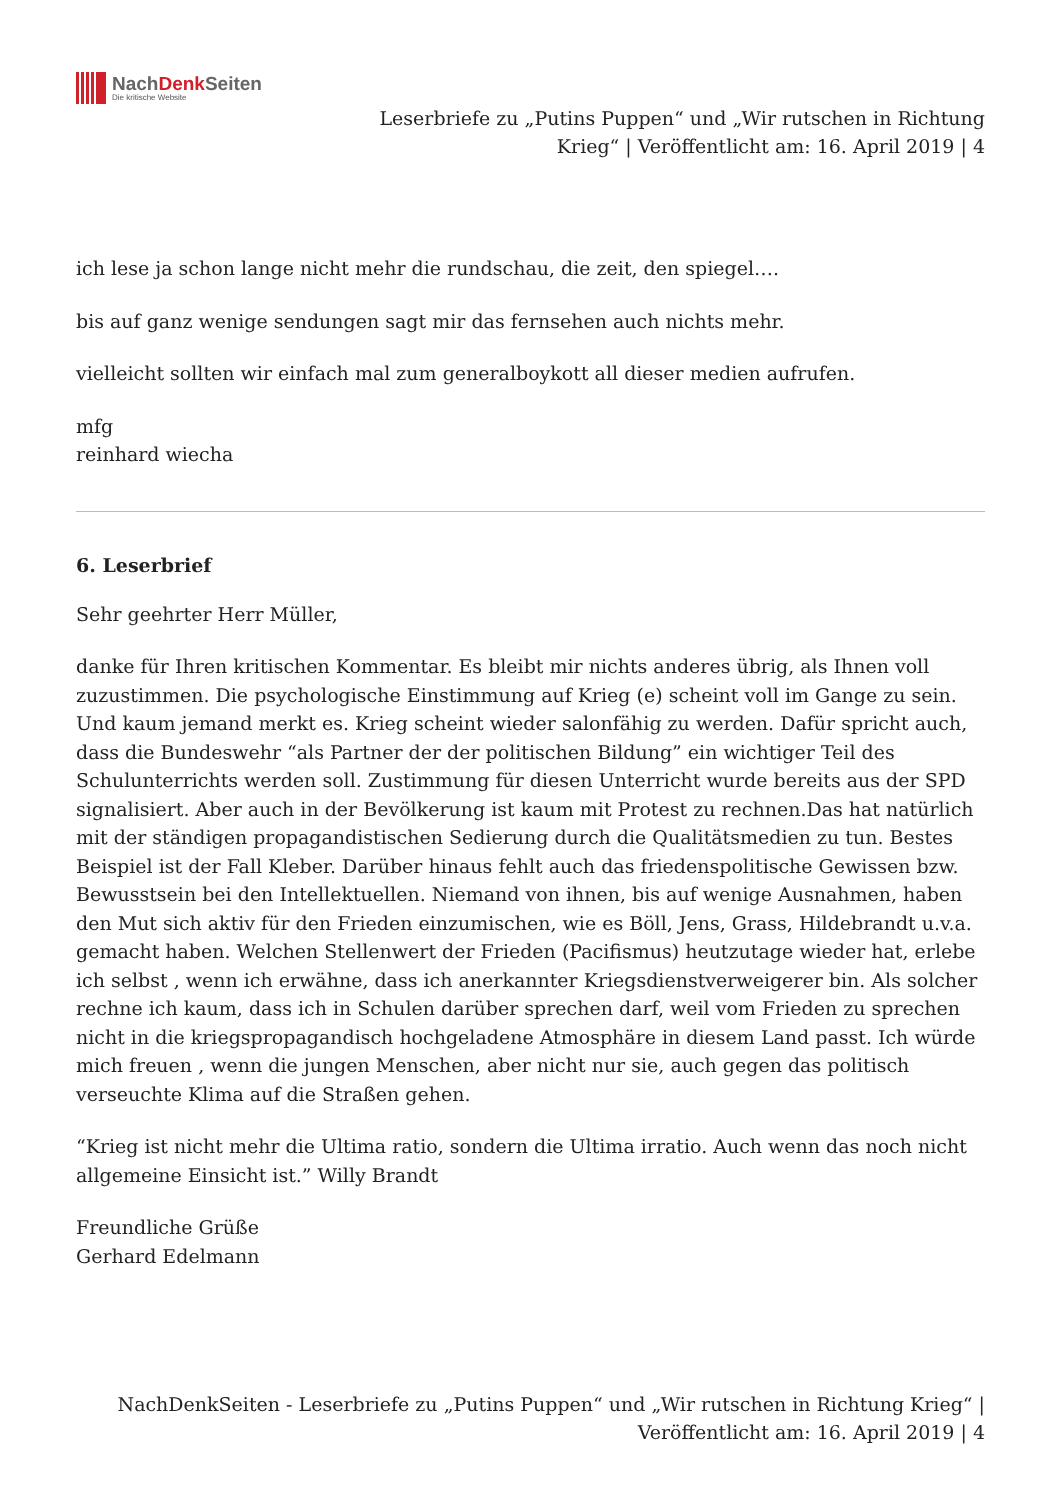NachDenk Seiten
Die kritische Website
Leserbriefe zu „Putins Puppen“ und „Wir rutschen in Richtung
Krieg“ | Veröffentlicht am: 16. April 2019 | 4
ich lese ja schon lange nicht mehr die rundschau, die zeit, den spiegel….
bis auf ganz wenige sendungen sagt mir das fernsehen auch nichts mehr.
vielleicht sollten wir einfach mal zum generalboykott all dieser medien aufrufen.
mfg
reinhard wiecha
6. Leserbrief
Sehr geehrter Herr Müller,
danke für Ihren kritischen Kommentar. Es bleibt mir nichts anderes übrig, als Ihnen voll zuzustimmen. Die psychologische Einstimmung auf Krieg (e) scheint voll im Gange zu sein. Und kaum jemand merkt es. Krieg scheint wieder salonfähig zu werden. Dafür spricht auch, dass die Bundeswehr “als Partner der der politischen Bildung” ein wichtiger Teil des Schulunterrichts werden soll. Zustimmung für diesen Unterricht wurde bereits aus der SPD signalisiert. Aber auch in der Bevölkerung ist kaum mit Protest zu rechnen.Das hat natürlich mit der ständigen propagandistischen Sedierung durch die Qualitätsmedien zu tun. Bestes Beispiel ist der Fall Kleber. Darüber hinaus fehlt auch das friedenspolitische Gewissen bzw. Bewusstsein bei den Intellektuellen. Niemand von ihnen, bis auf wenige Ausnahmen, haben den Mut sich aktiv für den Frieden einzumischen, wie es Böll, Jens, Grass, Hildebrandt u.v.a. gemacht haben. Welchen Stellenwert der Frieden (Pacifismus) heutzutage wieder hat, erlebe ich selbst , wenn ich erwähne, dass ich anerkannter Kriegsdienstverweigerer bin. Als solcher rechne ich kaum, dass ich in Schulen darüber sprechen darf, weil vom Frieden zu sprechen nicht in die kriegspropagandisch hochgeladene Atmosphäre in diesem Land passt. Ich würde mich freuen , wenn die jungen Menschen, aber nicht nur sie, auch gegen das politisch verseuchte Klima auf die Straßen gehen.
“Krieg ist nicht mehr die Ultima ratio, sondern die Ultima irratio. Auch wenn das noch nicht allgemeine Einsicht ist.” Willy Brandt
Freundliche Grüße
Gerhard Edelmann
NachDenkSeiten - Leserbriefe zu „Putins Puppen“ und „Wir rutschen in Richtung Krieg“ |
Veröffentlicht am: 16. April 2019 | 4